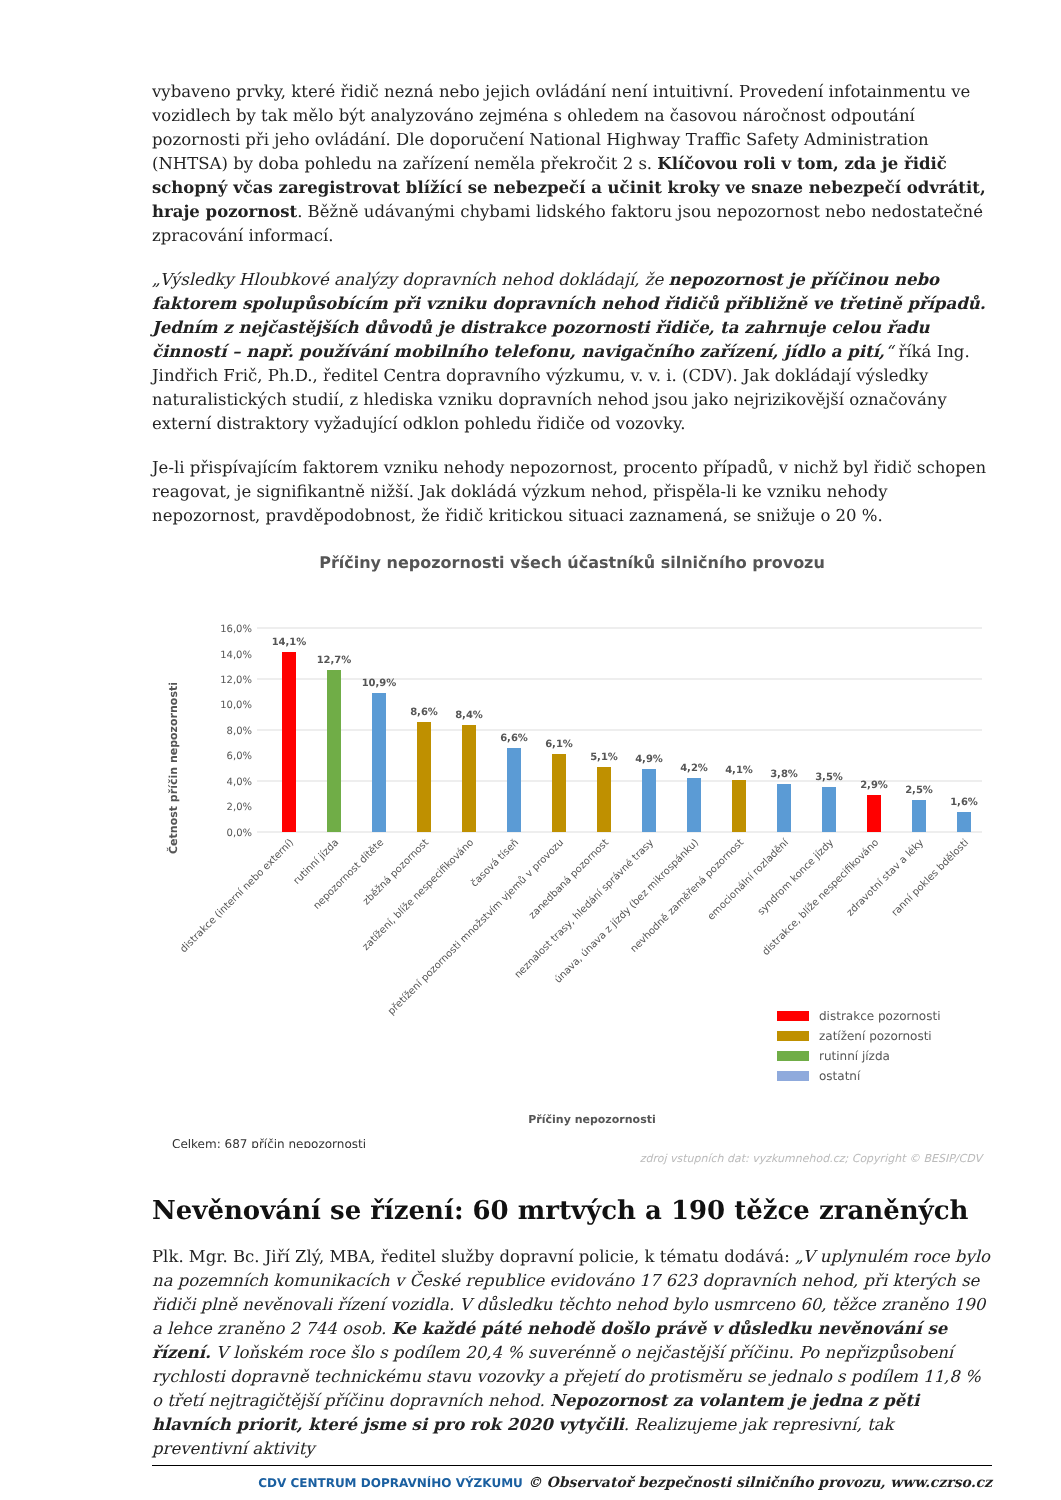vybaveno prvky, které řidič nezná nebo jejich ovládání není intuitivní. Provedení infotainmentu ve vozidlech by tak mělo být analyzováno zejména s ohledem na časovou náročnost odpoutání pozornosti při jeho ovládání. Dle doporučení National Highway Traffic Safety Administration (NHTSA) by doba pohledu na zařízení neměla překročit 2 s. Klíčovou roli v tom, zda je řidič schopný včas zaregistrovat blížící se nebezpečí a učinit kroky ve snaze nebezpečí odvrátit, hraje pozornost. Běžně udávanými chybami lidského faktoru jsou nepozornost nebo nedostatečné zpracování informací.
„Výsledky Hloubkové analýzy dopravních nehod dokládají, že nepozornost je příčinou nebo faktorem spolupůsobícím při vzniku dopravních nehod řidičů přibližně ve třetině případů. Jedním z nejčastějších důvodů je distrakce pozornosti řidiče, ta zahrnuje celou řadu činností – např. používání mobilního telefonu, navigačního zařízení, jídlo a pití,“ říká Ing. Jindřich Frič, Ph.D., ředitel Centra dopravního výzkumu, v. v. i. (CDV). Jak dokládají výsledky naturalistických studií, z hlediska vzniku dopravních nehod jsou jako nejrizikovější označovány externí distraktory vyžadující odklon pohledu řidiče od vozovky.
Je-li přispívajícím faktorem vzniku nehody nepozornost, procento případů, v nichž byl řidič schopen reagovat, je signifikantně nižší. Jak dokládá výzkum nehod, přispěla-li ke vzniku nehody nepozornost, pravděpodobnost, že řidič kritickou situaci zaznamená, se snižuje o 20 %.
Příčiny nepozornosti všech účastníků silničního provozu
Četnost příčin nepozornosti
16,0%
14,0%
12,0%
10,0%
8,0%
6,0%
4,0%
2,0%
0,0%
14,1%
12,7%
10,9%
8,6%
8,4%
6,6%
6,1%
5,1%
4,9%
4,2%
4,1%
3,8%
3,5%
2,9%
2,5%
1,6%
distrakce (interní nebo externí)
rutinní jízda
nepozornost dítěte
zběžná pozornost
zatížení, blíže nespecifikováno
časová tíseň
přetížení pozornosti množstvím vjemů v provozu
zanedbaná pozornost
neznalost trasy, hledání správné trasy
únava, únava z jízdy (bez mikrospánku)
nevhodně zaměřená pozornost
emocionální rozladění
syndrom konce jízdy
distrakce, blíže nespecifikováno
zdravotní stav a léky
ranní pokles bdělosti
distrakce pozornosti
zatížení pozornosti
rutinní jízda
ostatní
Příčiny nepozornosti
Celkem: 687 příčin nepozornosti
zdroj vstupních dat: vyzkumnehod.cz; Copyright © BESIP/CDV
Nevěnování se řízení: 60 mrtvých a 190 těžce zraněných
Plk. Mgr. Bc. Jiří Zlý, MBA, ředitel služby dopravní policie, k tématu dodává: „V uplynulém roce bylo na pozemních komunikacích v České republice evidováno 17 623 dopravních nehod, při kterých se řidiči plně nevěnovali řízení vozidla. V důsledku těchto nehod bylo usmrceno 60, těžce zraněno 190 a lehce zraněno 2 744 osob. Ke každé páté nehodě došlo právě v důsledku nevěnování se řízení. V loňském roce šlo s podílem 20,4 % suverénně o nejčastější příčinu. Po nepřizpůsobení rychlosti dopravně technickému stavu vozovky a přejetí do protisměru se jednalo s podílem 11,8 % o třetí nejtragičtější příčinu dopravních nehod. Nepozornost za volantem je jedna z pěti hlavních priorit, které jsme si pro rok 2020 vytyčili. Realizujeme jak represivní, tak preventivní aktivity
CDV CENTRUM DOPRAVNÍHO VÝZKUMU © Observatoř bezpečnosti silničního provozu, www.czrso.cz